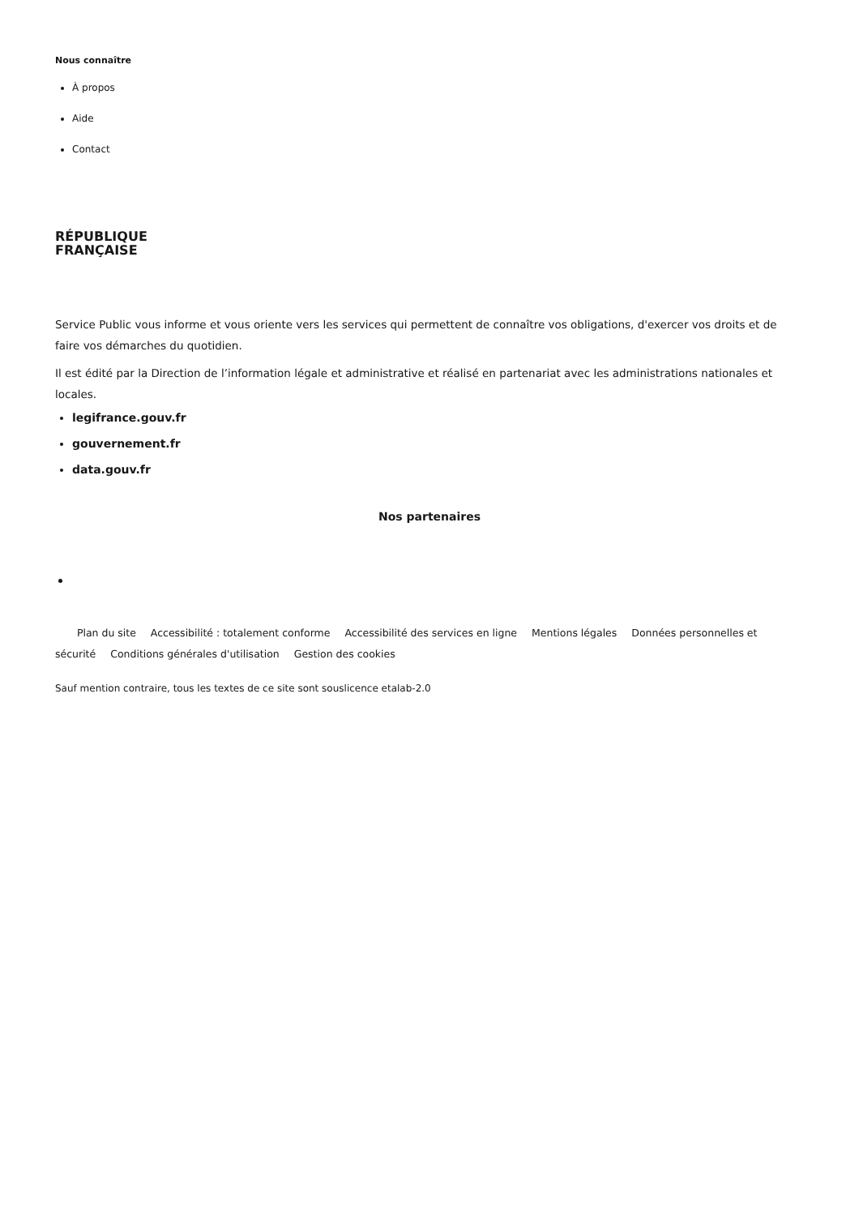Nous connaître
À propos
Aide
Contact
RÉPUBLIQUE
FRANÇAISE
Service Public vous informe et vous oriente vers les services qui permettent de connaître vos obligations, d'exercer vos droits et de faire vos démarches du quotidien.
Il est édité par la Direction de l’information légale et administrative et réalisé en partenariat avec les administrations nationales et locales.
legifrance.gouv.fr
gouvernement.fr
data.gouv.fr
Nos partenaires
Plan du site Accessibilité : totalement conforme Accessibilité des services en ligne Mentions légales Données personnelles et sécurité Conditions générales d'utilisation Gestion des cookies
Sauf mention contraire, tous les textes de ce site sont souslicence etalab-2.0